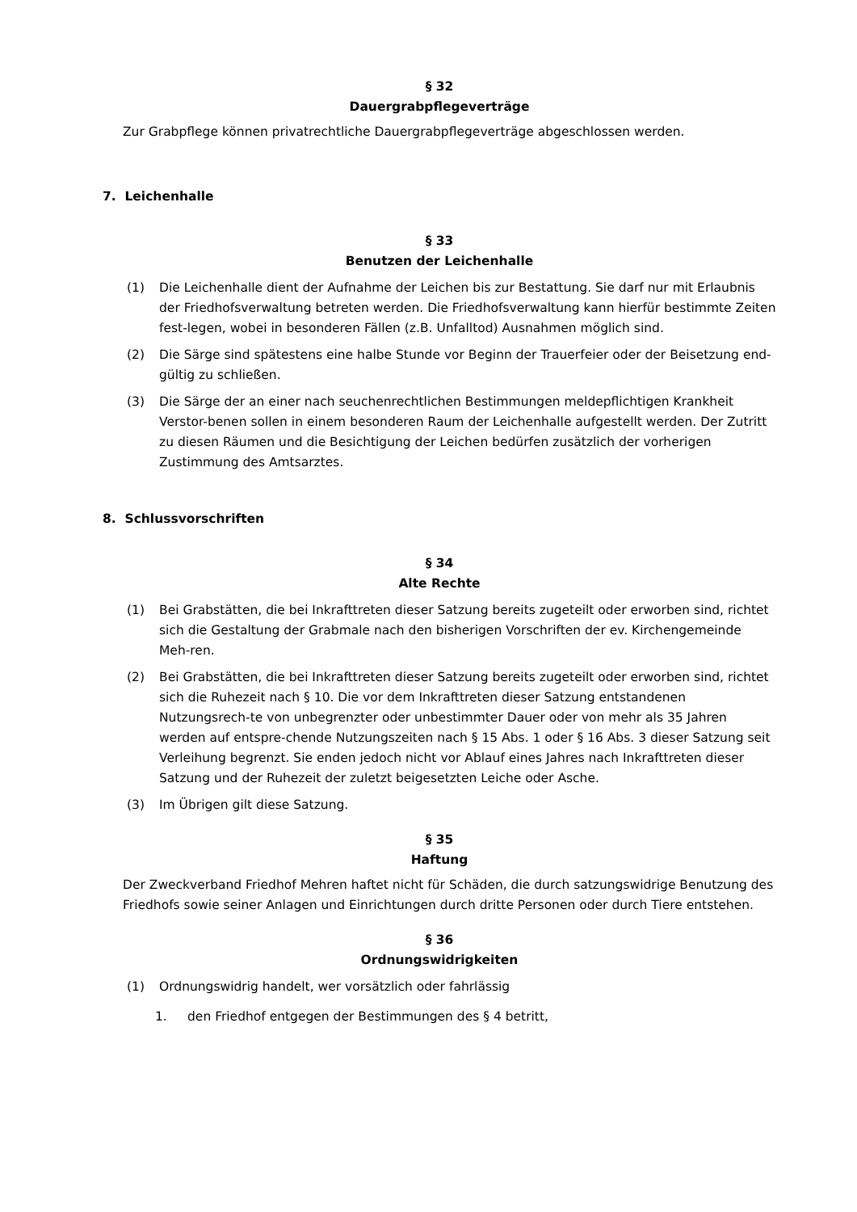§ 32
Dauergrabpflegeverträge
Zur Grabpflege können privatrechtliche Dauergrabpflegeverträge abgeschlossen werden.
7. Leichenhalle
§ 33
Benutzen der Leichenhalle
(1) Die Leichenhalle dient der Aufnahme der Leichen bis zur Bestattung. Sie darf nur mit Erlaubnis der Friedhofsverwaltung betreten werden. Die Friedhofsverwaltung kann hierfür bestimmte Zeiten fest-legen, wobei in besonderen Fällen (z.B. Unfalltod) Ausnahmen möglich sind.
(2) Die Särge sind spätestens eine halbe Stunde vor Beginn der Trauerfeier oder der Beisetzung end-gültig zu schließen.
(3) Die Särge der an einer nach seuchenrechtlichen Bestimmungen meldepflichtigen Krankheit Verstor-benen sollen in einem besonderen Raum der Leichenhalle aufgestellt werden. Der Zutritt zu diesen Räumen und die Besichtigung der Leichen bedürfen zusätzlich der vorherigen Zustimmung des Amtsarztes.
8. Schlussvorschriften
§ 34
Alte Rechte
(1) Bei Grabstätten, die bei Inkrafttreten dieser Satzung bereits zugeteilt oder erworben sind, richtet sich die Gestaltung der Grabmale nach den bisherigen Vorschriften der ev. Kirchengemeinde Meh-ren.
(2) Bei Grabstätten, die bei Inkrafttreten dieser Satzung bereits zugeteilt oder erworben sind, richtet sich die Ruhezeit nach § 10. Die vor dem Inkrafttreten dieser Satzung entstandenen Nutzungsrech-te von unbegrenzter oder unbestimmter Dauer oder von mehr als 35 Jahren werden auf entspre-chende Nutzungszeiten nach § 15 Abs. 1 oder § 16 Abs. 3 dieser Satzung seit Verleihung begrenzt. Sie enden jedoch nicht vor Ablauf eines Jahres nach Inkrafttreten dieser Satzung und der Ruhezeit der zuletzt beigesetzten Leiche oder Asche.
(3) Im Übrigen gilt diese Satzung.
§ 35
Haftung
Der Zweckverband Friedhof Mehren haftet nicht für Schäden, die durch satzungswidrige Benutzung des Friedhofs sowie seiner Anlagen und Einrichtungen durch dritte Personen oder durch Tiere entstehen.
§ 36
Ordnungswidrigkeiten
(1) Ordnungswidrig handelt, wer vorsätzlich oder fahrlässig
1. den Friedhof entgegen der Bestimmungen des § 4 betritt,